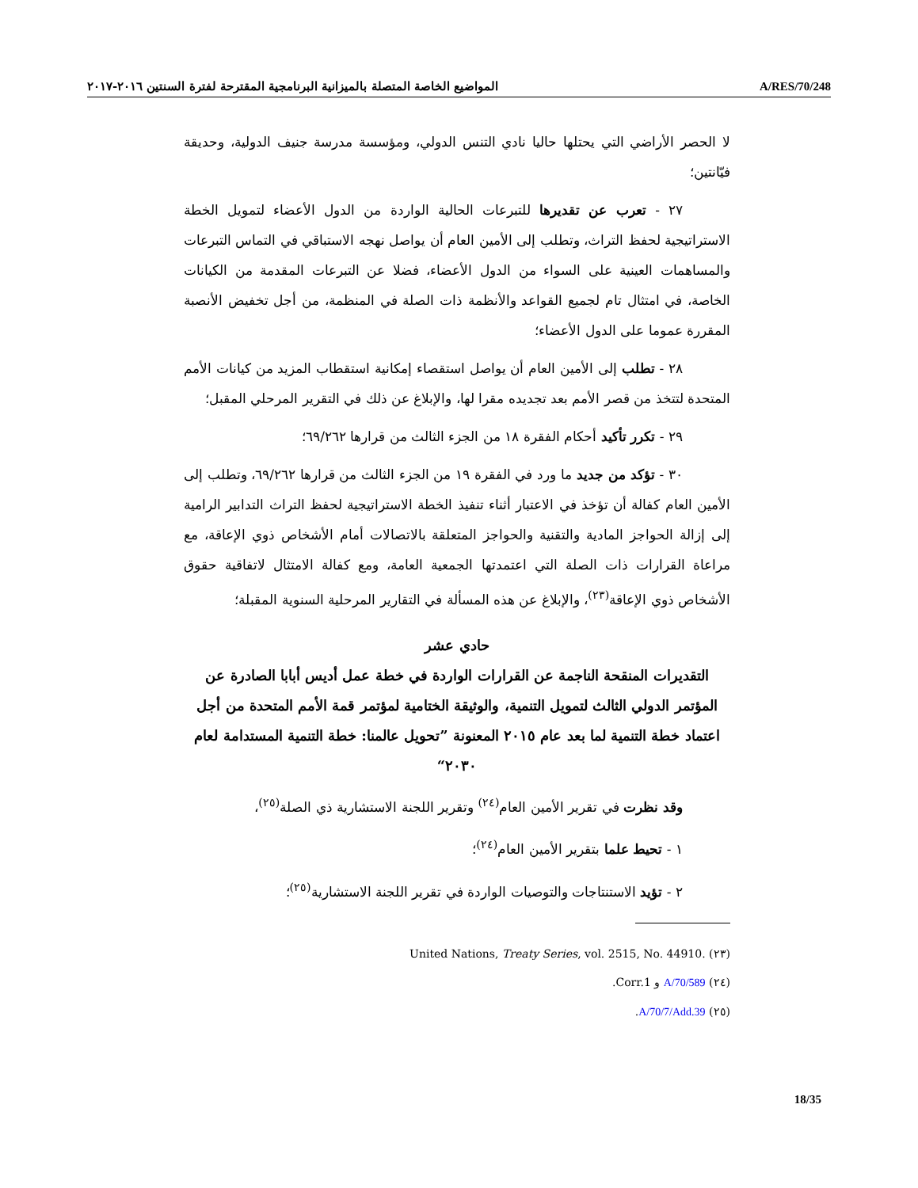المواضيع الخاصة المتصلة بالميزانية البرنامجية المقترحة لفترة السنتين ٢٠١٦-٢٠١٧ A/RES/70/248
لا الحصر الأراضي التي يحتلها حاليا نادي التنس الدولي، ومؤسسة مدرسة جنيف الدولية، وحديقة فيّانتين؛
٢٧ - تعرب عن تقديرها للتبرعات الحالية الواردة من الدول الأعضاء لتمويل الخطة الاستراتيجية لحفظ التراث، وتطلب إلى الأمين العام أن يواصل نهجه الاستباقي في التماس التبرعات والمساهمات العينية على السواء من الدول الأعضاء، فضلا عن التبرعات المقدمة من الكيانات الخاصة، في امتثال تام لجميع القواعد والأنظمة ذات الصلة في المنظمة، من أجل تخفيض الأنصبة المقررة عموما على الدول الأعضاء؛
٢٨ - تطلب إلى الأمين العام أن يواصل استقصاء إمكانية استقطاب المزيد من كيانات الأمم المتحدة لتتخذ من قصر الأمم بعد تجديده مقرا لها، والإبلاغ عن ذلك في التقرير المرحلي المقبل؛
٢٩ - تكرر تأكيد أحكام الفقرة ١٨ من الجزء الثالث من قرارها ٦٩/٢٦٢؛
٣٠ - تؤكد من جديد ما ورد في الفقرة ١٩ من الجزء الثالث من قرارها ٦٩/٢٦٢، وتطلب إلى الأمين العام كفالة أن تؤخذ في الاعتبار أثناء تنفيذ الخطة الاستراتيجية لحفظ التراث التدابير الرامية إلى إزالة الحواجز المادية والتقنية والحواجز المتعلقة بالاتصالات أمام الأشخاص ذوي الإعاقة، مع مراعاة القرارات ذات الصلة التي اعتمدتها الجمعية العامة، ومع كفالة الامتثال لاتفاقية حقوق الأشخاص ذوي الإعاقة<sup>(٢٣)</sup>، والإبلاغ عن هذه المسألة في التقارير المرحلية السنوية المقبلة؛
حادي عشر
التقديرات المنقحة الناجمة عن القرارات الواردة في خطة عمل أديس أبابا الصادرة عن المؤتمر الدولي الثالث لتمويل التنمية، والوثيقة الختامية لمؤتمر قمة الأمم المتحدة من أجل اعتماد خطة التنمية لما بعد عام ٢٠١٥ المعنونة ”تحويل عالمنا: خطة التنمية المستدامة لعام ٢٠٣٠“
وقد نظرت في تقرير الأمين العام<sup>(٢٤)</sup> وتقرير اللجنة الاستشارية ذي الصلة<sup>(٢٥)</sup>،
١ - تحيط علما بتقرير الأمين العام<sup>(٢٤)</sup>؛
٢ - تؤيد الاستنتاجات والتوصيات الواردة في تقرير اللجنة الاستشارية<sup>(٢٥)</sup>؛
(٢٣) United Nations, Treaty Series, vol. 2515, No. 44910.
(٢٤) A/70/589 و Corr.1.
(٢٥) A/70/7/Add.39.
18/35